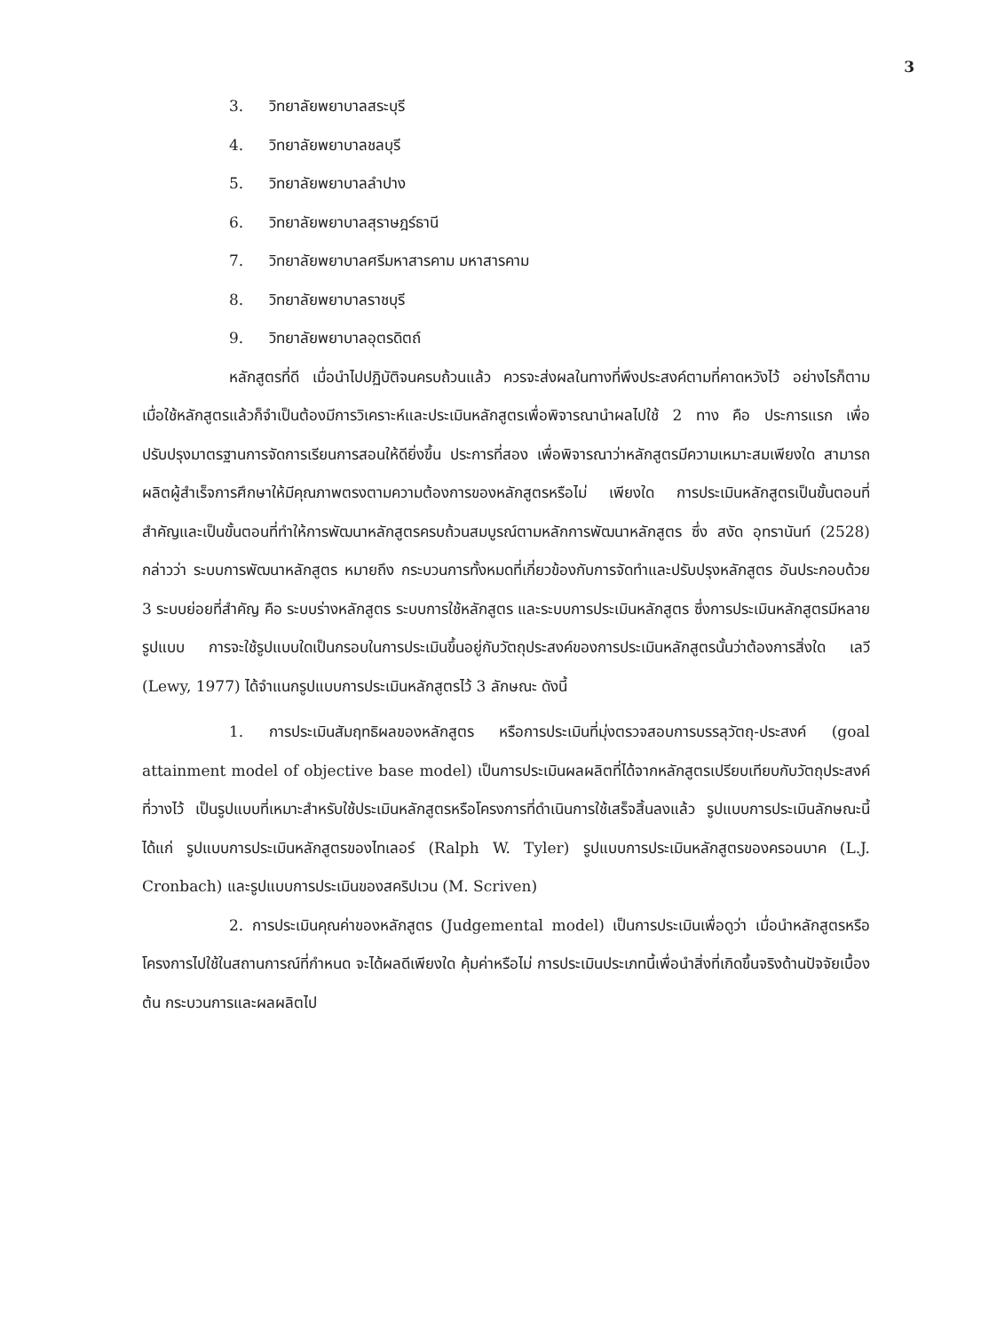3
3. วิทยาลัยพยาบาลสระบุรี
4. วิทยาลัยพยาบาลชลบุรี
5. วิทยาลัยพยาบาลลำปาง
6. วิทยาลัยพยาบาลสุราษฎร์ธานี
7. วิทยาลัยพยาบาลศรีมหาสารคาม มหาสารคาม
8. วิทยาลัยพยาบาลราชบุรี
9. วิทยาลัยพยาบาลอุตรดิตถ์
หลักสูตรที่ดี เมื่อนำไปปฏิบัติจนครบถ้วนแล้ว ควรจะส่งผลในทางที่พึงประสงค์ตามที่คาดหวังไว้ อย่างไรก็ตาม เมื่อใช้หลักสูตรแล้วก็จำเป็นต้องมีการวิเคราะห์และประเมินหลักสูตรเพื่อพิจารณานำผลไปใช้ 2 ทาง คือ ประการแรก เพื่อปรับปรุงมาตรฐานการจัดการเรียนการสอนให้ดียิ่งขึ้น ประการที่สอง เพื่อพิจารณาว่าหลักสูตรมีความเหมาะสมเพียงใด สามารถผลิตผู้สำเร็จการศึกษาให้มีคุณภาพตรงตามความต้องการของหลักสูตรหรือไม่ เพียงใด การประเมินหลักสูตรเป็นขั้นตอนที่สำคัญและเป็นขั้นตอนที่ทำให้การพัฒนาหลักสูตรครบถ้วนสมบูรณ์ตามหลักการพัฒนาหลักสูตร ซึ่ง สงัด อุทรานันท์ (2528) กล่าวว่า ระบบการพัฒนาหลักสูตร หมายถึง กระบวนการทั้งหมดที่เกี่ยวข้องกับการจัดทำและปรับปรุงหลักสูตร อันประกอบด้วย 3 ระบบย่อยที่สำคัญ คือ ระบบร่างหลักสูตร ระบบการใช้หลักสูตร และระบบการประเมินหลักสูตร ซึ่งการประเมินหลักสูตรมีหลายรูปแบบ การจะใช้รูปแบบใดเป็นกรอบในการประเมินขึ้นอยู่กับวัตถุประสงค์ของการประเมินหลักสูตรนั้นว่าต้องการสิ่งใด เลวี (Lewy, 1977) ได้จำแนกรูปแบบการประเมินหลักสูตรไว้ 3 ลักษณะ ดังนี้
1. การประเมินสัมฤทธิผลของหลักสูตร หรือการประเมินที่มุ่งตรวจสอบการบรรลุวัตถุ-ประสงค์ (goal attainment model of objective base model) เป็นการประเมินผลผลิตที่ได้จากหลักสูตรเปรียบเทียบกับวัตถุประสงค์ที่วางไว้ เป็นรูปแบบที่เหมาะสำหรับใช้ประเมินหลักสูตรหรือโครงการที่ดำเนินการใช้เสร็จสิ้นลงแล้ว รูปแบบการประเมินลักษณะนี้ ได้แก่ รูปแบบการประเมินหลักสูตรของไทเลอร์ (Ralph W. Tyler) รูปแบบการประเมินหลักสูตรของครอนบาค (L.J. Cronbach) และรูปแบบการประเมินของสคริปเวน (M. Scriven)
2. การประเมินคุณค่าของหลักสูตร (Judgemental model) เป็นการประเมินเพื่อดูว่า เมื่อนำหลักสูตรหรือโครงการไปใช้ในสถานการณ์ที่กำหนด จะได้ผลดีเพียงใด คุ้มค่าหรือไม่ การประเมินประเภทนี้เพื่อนำสิ่งที่เกิดขึ้นจริงด้านปัจจัยเบื้องต้น กระบวนการและผลผลิตไป